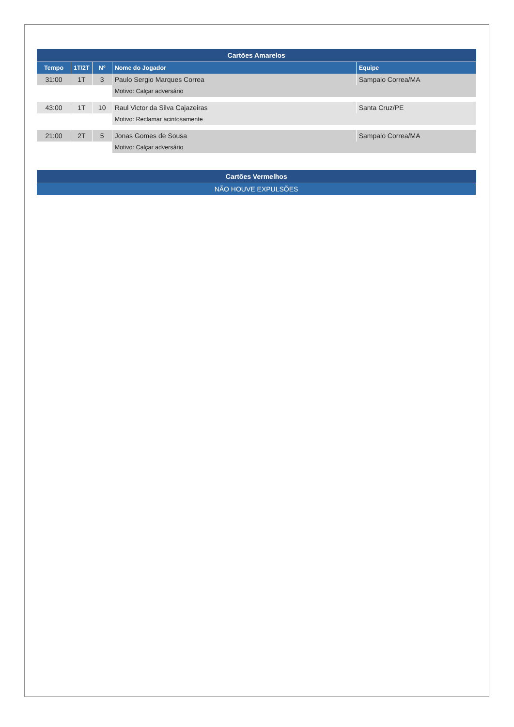| Cartões Amarelos | | | | |
| --- | --- | --- | --- | --- |
| Tempo | 1T/2T | Nº | Nome do Jogador | Equipe |
| 31:00 | 1T | 3 | Paulo Sergio Marques Correa | Sampaio Correa/MA |
| | | | Motivo: Calçar adversário | |
| 43:00 | 1T | 10 | Raul Victor da Silva Cajazeiras | Santa Cruz/PE |
| | | | Motivo: Reclamar acintosamente | |
| 21:00 | 2T | 5 | Jonas Gomes de Sousa | Sampaio Correa/MA |
| | | | Motivo: Calçar adversário | |
| Cartões Vermelhos |
| --- |
| NÃO HOUVE EXPULSÕES |